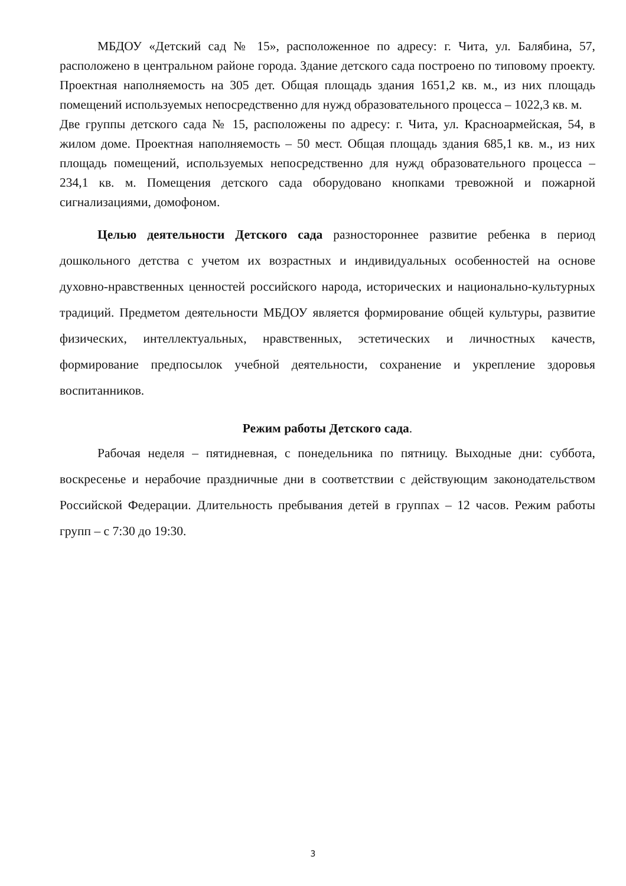МБДОУ «Детский сад № 15», расположенное по адресу: г. Чита, ул. Балябина, 57, расположено в центральном районе города. Здание детского сада построено по типовому проекту. Проектная наполняемость на 305 дет. Общая площадь здания 1651,2 кв. м., из них площадь помещений используемых непосредственно для нужд образовательного процесса – 1022,3 кв. м.
Две группы детского сада № 15, расположены по адресу: г. Чита, ул. Красноармейская, 54, в жилом доме. Проектная наполняемость – 50 мест. Общая площадь здания 685,1 кв. м., из них площадь помещений, используемых непосредственно для нужд образовательного процесса – 234,1 кв. м. Помещения детского сада оборудовано кнопками тревожной и пожарной сигнализациями, домофоном.
Целью деятельности Детского сада разностороннее развитие ребенка в период дошкольного детства с учетом их возрастных и индивидуальных особенностей на основе духовно-нравственных ценностей российского народа, исторических и национально-культурных традиций. Предметом деятельности МБДОУ является формирование общей культуры, развитие физических, интеллектуальных, нравственных, эстетических и личностных качеств, формирование предпосылок учебной деятельности, сохранение и укрепление здоровья воспитанников.
Режим работы Детского сада.
Рабочая неделя – пятидневная, с понедельника по пятницу. Выходные дни: суббота, воскресенье и нерабочие праздничные дни в соответствии с действующим законодательством Российской Федерации. Длительность пребывания детей в группах – 12 часов. Режим работы групп – с 7:30 до 19:30.
3